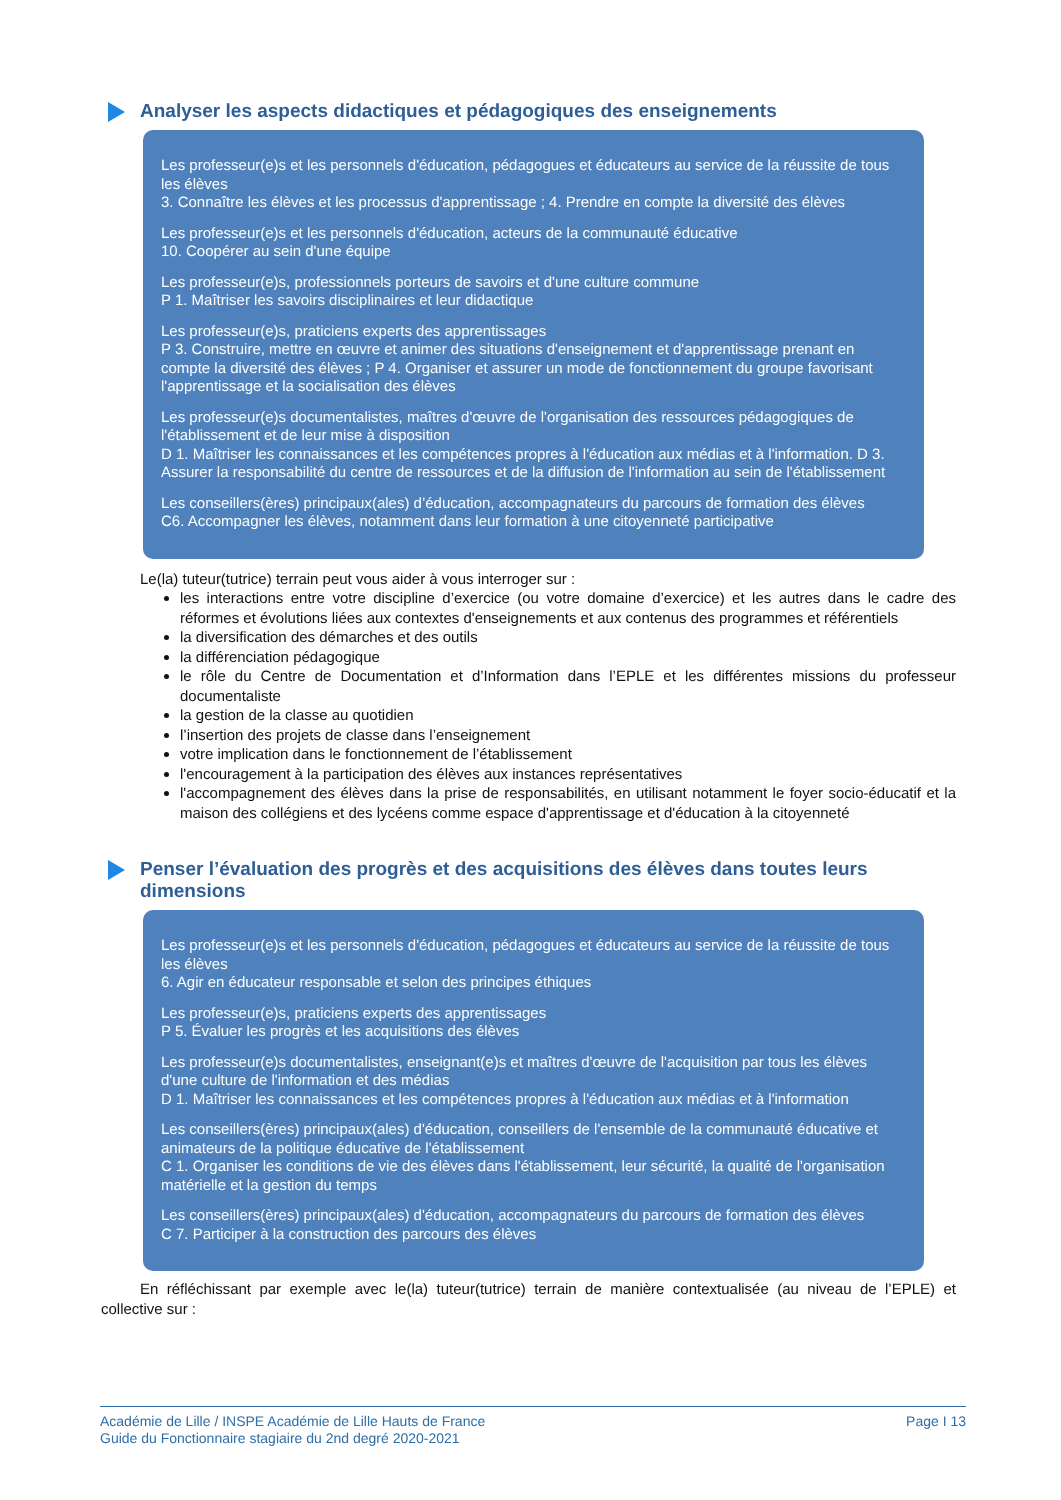Analyser les aspects didactiques et pédagogiques des enseignements
Les professeur(e)s et les personnels d'éducation, pédagogues et éducateurs au service de la réussite de tous les élèves
3. Connaître les élèves et les processus d'apprentissage ; 4. Prendre en compte la diversité des élèves
Les professeur(e)s et les personnels d'éducation, acteurs de la communauté éducative
10. Coopérer au sein d'une équipe
Les professeur(e)s, professionnels porteurs de savoirs et d'une culture commune
P 1. Maîtriser les savoirs disciplinaires et leur didactique
Les professeur(e)s, praticiens experts des apprentissages
P 3. Construire, mettre en œuvre et animer des situations d'enseignement et d'apprentissage prenant en compte la diversité des élèves ; P 4. Organiser et assurer un mode de fonctionnement du groupe favorisant l'apprentissage et la socialisation des élèves
Les professeur(e)s documentalistes, maîtres d'œuvre de l'organisation des ressources pédagogiques de l'établissement et de leur mise à disposition
D 1. Maîtriser les connaissances et les compétences propres à l'éducation aux médias et à l'information. D 3. Assurer la responsabilité du centre de ressources et de la diffusion de l'information au sein de l'établissement
Les conseillers(ères) principaux(ales) d’éducation, accompagnateurs du parcours de formation des élèves
C6. Accompagner les élèves, notamment dans leur formation à une citoyenneté participative
Le(la) tuteur(tutrice) terrain peut vous aider à vous interroger sur :
les interactions entre votre discipline d’exercice (ou votre domaine d’exercice) et les autres dans le cadre des réformes et évolutions liées aux contextes d'enseignements et aux contenus des programmes et référentiels
la diversification des démarches et des outils
la différenciation pédagogique
le rôle du Centre de Documentation et d’Information dans l’EPLE et les différentes missions du professeur documentaliste
la gestion de la classe au quotidien
l’insertion des projets de classe dans l’enseignement
votre implication dans le fonctionnement de l’établissement
l'encouragement à la participation des élèves aux instances représentatives
l'accompagnement des élèves dans la prise de responsabilités, en utilisant notamment le foyer socio-éducatif et la maison des collégiens et des lycéens comme espace d'apprentissage et d'éducation à la citoyenneté
Penser l’évaluation des progrès et des acquisitions des élèves dans toutes leurs dimensions
Les professeur(e)s et les personnels d'éducation, pédagogues et éducateurs au service de la réussite de tous les élèves
6. Agir en éducateur responsable et selon des principes éthiques
Les professeur(e)s, praticiens experts des apprentissages
P 5. Évaluer les progrès et les acquisitions des élèves
Les professeur(e)s documentalistes, enseignant(e)s et maîtres d'œuvre de l'acquisition par tous les élèves d'une culture de l'information et des médias
D 1. Maîtriser les connaissances et les compétences propres à l'éducation aux médias et à l'information
Les conseillers(ères) principaux(ales) d'éducation, conseillers de l'ensemble de la communauté éducative et animateurs de la politique éducative de l'établissement
C 1. Organiser les conditions de vie des élèves dans l'établissement, leur sécurité, la qualité de l'organisation matérielle et la gestion du temps
Les conseillers(ères) principaux(ales) d'éducation, accompagnateurs du parcours de formation des élèves
C 7. Participer à la construction des parcours des élèves
En réfléchissant par exemple avec le(la) tuteur(tutrice) terrain de manière contextualisée (au niveau de l’EPLE) et collective sur :
Académie de Lille / INSPE Académie de Lille Hauts de France
Guide du Fonctionnaire stagiaire du 2nd degré 2020-2021
Page I 13